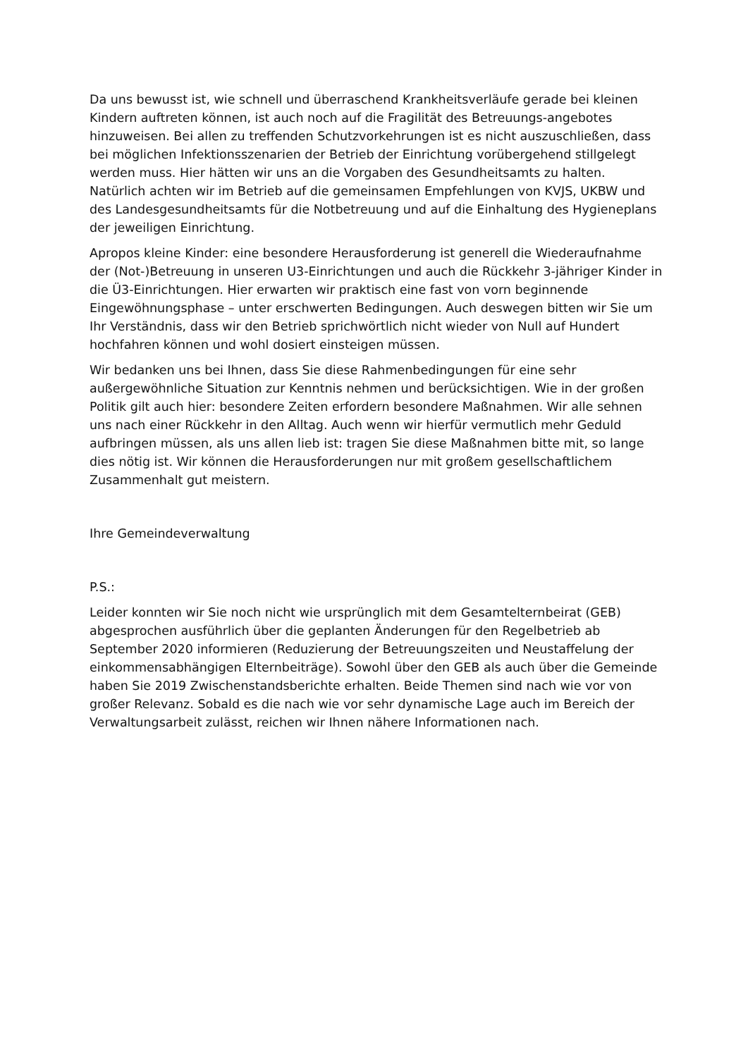Da uns bewusst ist, wie schnell und überraschend Krankheitsverläufe gerade bei kleinen Kindern auftreten können, ist auch noch auf die Fragilität des Betreuungs-angebotes hinzuweisen. Bei allen zu treffenden Schutzvorkehrungen ist es nicht auszuschließen, dass bei möglichen Infektionsszenarien der Betrieb der Einrichtung vorübergehend stillgelegt werden muss. Hier hätten wir uns an die Vorgaben des Gesundheitsamts zu halten. Natürlich achten wir im Betrieb auf die gemeinsamen Empfehlungen von KVJS, UKBW und des Landesgesundheitsamts für die Notbetreuung und auf die Einhaltung des Hygieneplans der jeweiligen Einrichtung.
Apropos kleine Kinder: eine besondere Herausforderung ist generell die Wiederaufnahme der (Not-)Betreuung in unseren U3-Einrichtungen und auch die Rückkehr 3-jähriger Kinder in die Ü3-Einrichtungen. Hier erwarten wir praktisch eine fast von vorn beginnende Eingewöhnungsphase – unter erschwerten Bedingungen. Auch deswegen bitten wir Sie um Ihr Verständnis, dass wir den Betrieb sprichwörtlich nicht wieder von Null auf Hundert hochfahren können und wohl dosiert einsteigen müssen.
Wir bedanken uns bei Ihnen, dass Sie diese Rahmenbedingungen für eine sehr außergewöhnliche Situation zur Kenntnis nehmen und berücksichtigen. Wie in der großen Politik gilt auch hier: besondere Zeiten erfordern besondere Maßnahmen. Wir alle sehnen uns nach einer Rückkehr in den Alltag. Auch wenn wir hierfür vermutlich mehr Geduld aufbringen müssen, als uns allen lieb ist: tragen Sie diese Maßnahmen bitte mit, so lange dies nötig ist. Wir können die Herausforderungen nur mit großem gesellschaftlichem Zusammenhalt gut meistern.
Ihre Gemeindeverwaltung
P.S.:
Leider konnten wir Sie noch nicht wie ursprünglich mit dem Gesamtelternbeirat (GEB) abgesprochen ausführlich über die geplanten Änderungen für den Regelbetrieb ab September 2020 informieren (Reduzierung der Betreuungszeiten und Neustaffelung der einkommensabhängigen Elternbeiträge). Sowohl über den GEB als auch über die Gemeinde haben Sie 2019 Zwischenstandsberichte erhalten. Beide Themen sind nach wie vor von großer Relevanz. Sobald es die nach wie vor sehr dynamische Lage auch im Bereich der Verwaltungsarbeit zulässt, reichen wir Ihnen nähere Informationen nach.